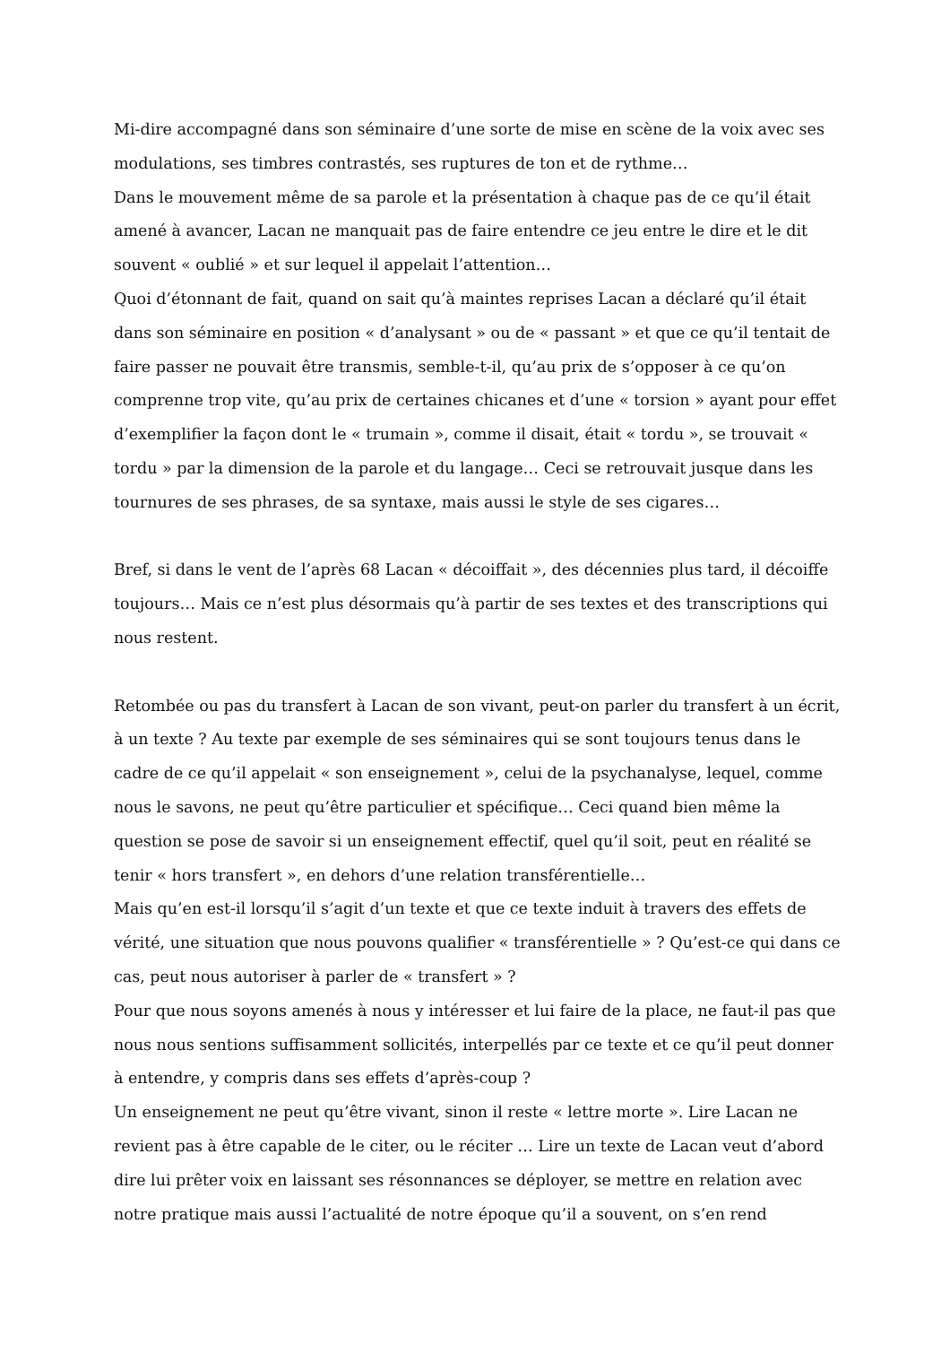Mi-dire accompagné dans son séminaire d’une sorte de mise en scène de la voix avec ses modulations, ses timbres contrastés, ses ruptures de ton et de rythme…
Dans le mouvement même de sa parole et la présentation à chaque pas de ce qu’il était amené à avancer, Lacan ne manquait pas de faire entendre ce jeu entre le dire et le dit souvent « oublié » et sur lequel il appelait l’attention…
Quoi d’étonnant de fait, quand on sait qu’à maintes reprises Lacan a déclaré qu’il était dans son séminaire en position « d’analysant » ou de « passant » et que ce qu’il tentait de faire passer ne pouvait être transmis, semble-t-il, qu’au prix de s’opposer à ce qu’on comprenne trop vite, qu’au prix de certaines chicanes et d’une « torsion » ayant pour effet d’exemplifier la façon dont le « trumain », comme il disait, était « tordu », se trouvait « tordu » par la dimension de la parole et du langage… Ceci se retrouvait jusque dans les tournures de ses phrases, de sa syntaxe, mais aussi le style de ses cigares…
Bref, si dans le vent de l’après 68 Lacan « décoiffait », des décennies plus tard, il décoiffe toujours… Mais ce n’est plus désormais qu’à partir de ses textes et des transcriptions qui nous restent.
Retombée ou pas du transfert à Lacan de son vivant, peut-on parler du transfert à un écrit, à un texte ? Au texte par exemple de ses séminaires qui se sont toujours tenus dans le cadre de ce qu’il appelait « son enseignement », celui de la psychanalyse, lequel, comme nous le savons, ne peut qu’être particulier et spécifique… Ceci quand bien même la question se pose de savoir si un enseignement effectif, quel qu’il soit, peut en réalité se tenir « hors transfert », en dehors d’une relation transférentielle…
Mais qu’en est-il lorsqu’il s’agit d’un texte et que ce texte induit à travers des effets de vérité, une situation que nous pouvons qualifier « transférentielle » ? Qu’est-ce qui dans ce cas, peut nous autoriser à parler de « transfert » ?
Pour que nous soyons amenés à nous y intéresser et lui faire de la place, ne faut-il pas que nous nous sentions suffisamment sollicités, interpellés par ce texte et ce qu’il peut donner à entendre, y compris dans ses effets d’après-coup ?
Un enseignement ne peut qu’être vivant, sinon il reste « lettre morte ». Lire Lacan ne revient pas à être capable de le citer, ou le réciter … Lire un texte de Lacan veut d’abord dire lui prêter voix en laissant ses résonnances se déployer, se mettre en relation avec notre pratique mais aussi l’actualité de notre époque qu’il a souvent, on s’en rend